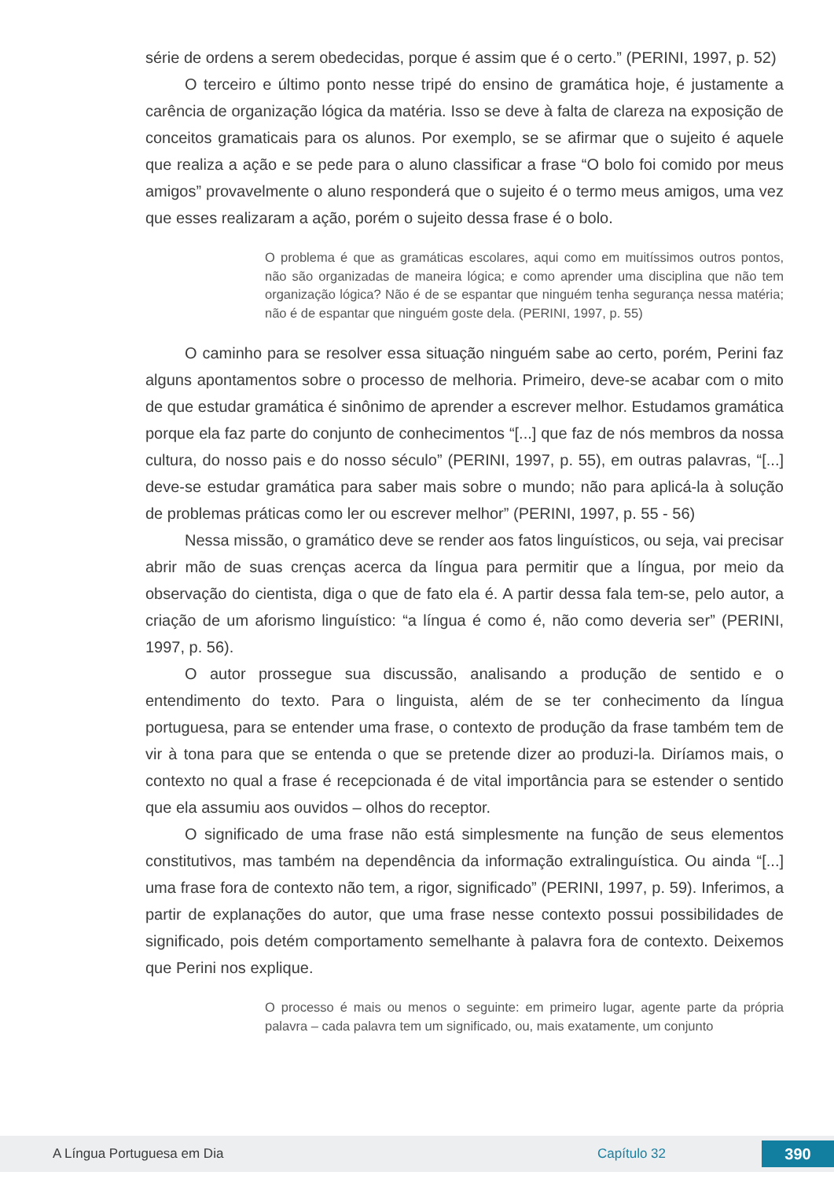série de ordens a serem obedecidas, porque é assim que é o certo.” (PERINI, 1997, p. 52)
O terceiro e último ponto nesse tripé do ensino de gramática hoje, é justamente a carência de organização lógica da matéria. Isso se deve à falta de clareza na exposição de conceitos gramaticais para os alunos. Por exemplo, se se afirmar que o sujeito é aquele que realiza a ação e se pede para o aluno classificar a frase “O bolo foi comido por meus amigos” provavelmente o aluno responderá que o sujeito é o termo meus amigos, uma vez que esses realizaram a ação, porém o sujeito dessa frase é o bolo.
O problema é que as gramáticas escolares, aqui como em muitíssimos outros pontos, não são organizadas de maneira lógica; e como aprender uma disciplina que não tem organização lógica? Não é de se espantar que ninguém tenha segurança nessa matéria; não é de espantar que ninguém goste dela. (PERINI, 1997, p. 55)
O caminho para se resolver essa situação ninguém sabe ao certo, porém, Perini faz alguns apontamentos sobre o processo de melhoria. Primeiro, deve-se acabar com o mito de que estudar gramática é sinônimo de aprender a escrever melhor. Estudamos gramática porque ela faz parte do conjunto de conhecimentos “[...] que faz de nós membros da nossa cultura, do nosso pais e do nosso século” (PERINI, 1997, p. 55), em outras palavras, “[...] deve-se estudar gramática para saber mais sobre o mundo; não para aplicá-la à solução de problemas práticas como ler ou escrever melhor” (PERINI, 1997, p. 55 - 56)
Nessa missão, o gramático deve se render aos fatos linguísticos, ou seja, vai precisar abrir mão de suas crenças acerca da língua para permitir que a língua, por meio da observação do cientista, diga o que de fato ela é. A partir dessa fala tem-se, pelo autor, a criação de um aforismo linguístico: “a língua é como é, não como deveria ser” (PERINI, 1997, p. 56).
O autor prossegue sua discussão, analisando a produção de sentido e o entendimento do texto. Para o linguista, além de se ter conhecimento da língua portuguesa, para se entender uma frase, o contexto de produção da frase também tem de vir à tona para que se entenda o que se pretende dizer ao produzi-la. Diríamos mais, o contexto no qual a frase é recepcionada é de vital importância para se estender o sentido que ela assumiu aos ouvidos – olhos do receptor.
O significado de uma frase não está simplesmente na função de seus elementos constitutivos, mas também na dependência da informação extralinguística. Ou ainda “[...] uma frase fora de contexto não tem, a rigor, significado” (PERINI, 1997, p. 59). Inferimos, a partir de explanações do autor, que uma frase nesse contexto possui possibilidades de significado, pois detém comportamento semelhante à palavra fora de contexto. Deixemos que Perini nos explique.
O processo é mais ou menos o seguinte: em primeiro lugar, agente parte da própria palavra – cada palavra tem um significado, ou, mais exatamente, um conjunto
A Língua Portuguesa em Dia Capítulo 32 390